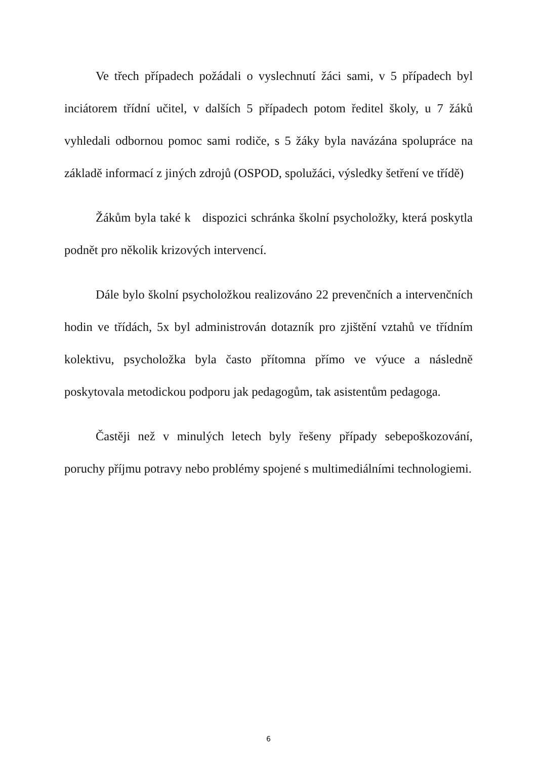Ve třech případech požádali o vyslechnutí žáci sami, v 5 případech byl inciátorem třídní učitel, v dalších 5 případech potom ředitel školy, u 7 žáků vyhledali odbornou pomoc sami rodiče, s 5 žáky byla navázána spolupráce na základě informací z jiných zdrojů (OSPOD, spolužáci, výsledky šetření ve třídě)
Žákům byla také k dispozici schránka školní psycholožky, která poskytla podnět pro několik krizových intervencí.
Dále bylo školní psycholožkou realizováno 22 prevenčních a intervenčních hodin ve třídách, 5x byl administrován dotazník pro zjištění vztahů ve třídním kolektivu, psycholožka byla často přítomna přímo ve výuce a následně poskytovala metodickou podporu jak pedagogům, tak asistentům pedagoga.
Častěji než v minulých letech byly řešeny případy sebepoškozování, poruchy příjmu potravy nebo problémy spojené s multimediálními technologiemi.
6